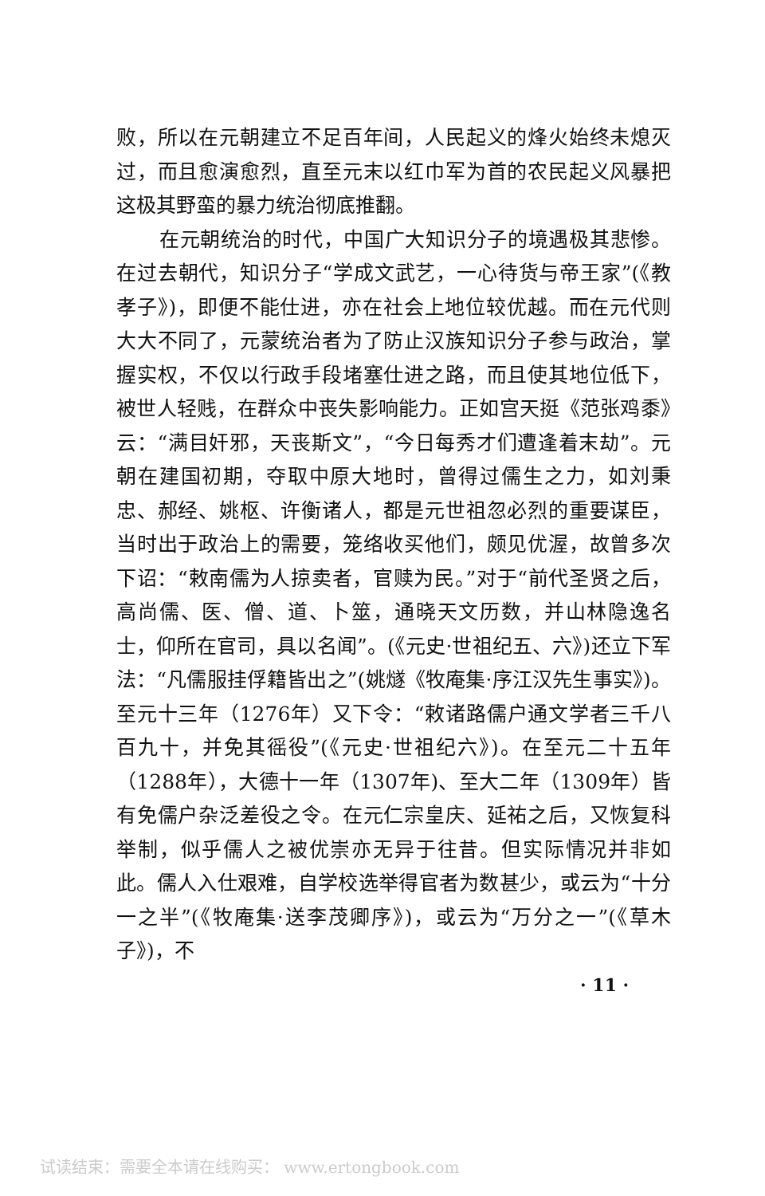败，所以在元朝建立不足百年间，人民起义的烽火始终未熄灭过，而且愈演愈烈，直至元末以红巾军为首的农民起义风暴把这极其野蛮的暴力统治彻底推翻。
在元朝统治的时代，中国广大知识分子的境遇极其悲惨。在过去朝代，知识分子“学成文武艺，一心待货与帝王家”(《教孝子》)，即便不能仕进，亦在社会上地位较优越。而在元代则大大不同了，元蒙统治者为了防止汉族知识分子参与政治，掌握实权，不仅以行政手段堵塞仕进之路，而且使其地位低下，被世人轻贱，在群众中丧失影响能力。正如宫天挺《范张鸡黍》云：“满目奸邪，天丧斯文”，“今日每秀才们遭逢着末劫”。元朝在建国初期，夺取中原大地时，曾得过儒生之力，如刘秉忠、郝经、姚枢、许衡诸人，都是元世祖忽必烈的重要谋臣，当时出于政治上的需要，笼络收买他们，颇见优渥，故曾多次下诏：“敕南儒为人掠卖者，官赎为民。”对于“前代圣贤之后，高尚儒、医、僧、道、卜筮，通晓天文历数，并山林隐逸名士，仰所在官司，具以名闻”。(《元史·世祖纪五、六》)还立下军法：“凡儒服挂俘籍皆出之”(姚燧《牧庵集·序江汉先生事实》)。至元十三年（1276年）又下令：“敕诸路儒户通文学者三千八百九十，并免其徭役”(《元史·世祖纪六》)。在至元二十五年（1288年），大德十一年（1307年)、至大二年（1309年）皆有免儒户杂泛差役之令。在元仁宗皇庆、延祐之后，又恢复科举制，似乎儒人之被优崇亦无异于往昔。但实际情况并非如此。儒人入仕艰难，自学校选举得官者为数甚少，或云为“十分一之半”(《牧庵集·送李茂卿序》)，或云为“万分之一”(《草木子》)，不
· 11 ·
试读结束：需要全本请在线购买： www.ertongbook.com